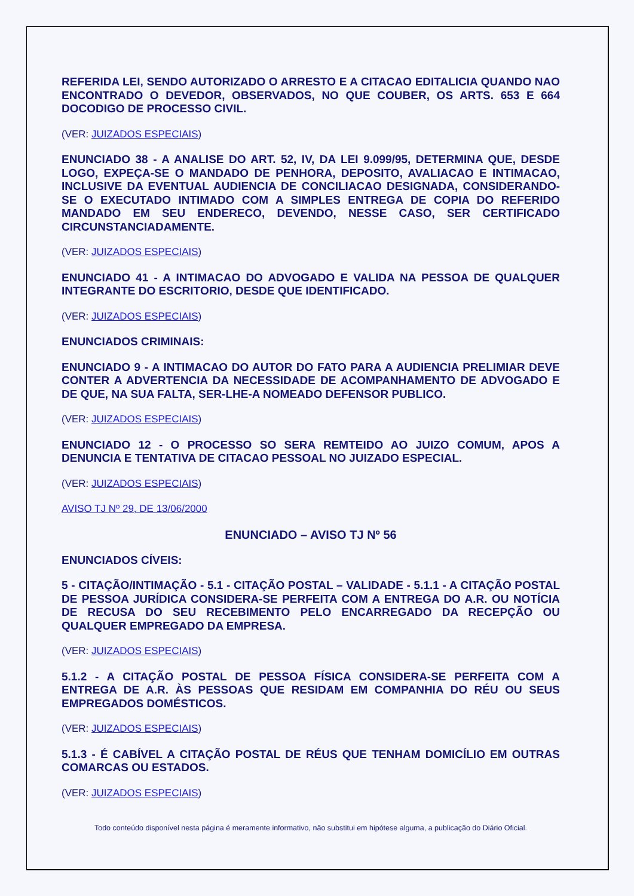REFERIDA LEI, SENDO AUTORIZADO O ARRESTO E A CITACAO EDITALICIA QUANDO NAO ENCONTRADO O DEVEDOR, OBSERVADOS, NO QUE COUBER, OS ARTS. 653 E 664 DOCODIGO DE PROCESSO CIVIL.
(VER: JUIZADOS ESPECIAIS)
ENUNCIADO 38 - A ANALISE DO ART. 52, IV, DA LEI 9.099/95, DETERMINA QUE, DESDE LOGO, EXPEÇA-SE O MANDADO DE PENHORA, DEPOSITO, AVALIACAO E INTIMACAO, INCLUSIVE DA EVENTUAL AUDIENCIA DE CONCILIACAO DESIGNADA, CONSIDERANDO-SE O EXECUTADO INTIMADO COM A SIMPLES ENTREGA DE COPIA DO REFERIDO MANDADO EM SEU ENDERECO, DEVENDO, NESSE CASO, SER CERTIFICADO CIRCUNSTANCIADAMENTE.
(VER: JUIZADOS ESPECIAIS)
ENUNCIADO 41 - A INTIMACAO DO ADVOGADO E VALIDA NA PESSOA DE QUALQUER INTEGRANTE DO ESCRITORIO, DESDE QUE IDENTIFICADO.
(VER: JUIZADOS ESPECIAIS)
ENUNCIADOS CRIMINAIS:
ENUNCIADO 9 - A INTIMACAO DO AUTOR DO FATO PARA A AUDIENCIA PRELIMIAR DEVE CONTER A ADVERTENCIA DA NECESSIDADE DE ACOMPANHAMENTO DE ADVOGADO E DE QUE, NA SUA FALTA, SER-LHE-A NOMEADO DEFENSOR PUBLICO.
(VER: JUIZADOS ESPECIAIS)
ENUNCIADO 12 - O PROCESSO SO SERA REMTEIDO AO JUIZO COMUM, APOS A DENUNCIA E TENTATIVA DE CITACAO PESSOAL NO JUIZADO ESPECIAL.
(VER: JUIZADOS ESPECIAIS)
AVISO TJ Nº 29, DE 13/06/2000
ENUNCIADO – AVISO TJ Nº 56
ENUNCIADOS CÍVEIS:
5 - CITAÇÃO/INTIMAÇÃO - 5.1 - CITAÇÃO POSTAL – VALIDADE - 5.1.1 - A CITAÇÃO POSTAL DE PESSOA JURÍDICA CONSIDERA-SE PERFEITA COM A ENTREGA DO A.R. OU NOTÍCIA DE RECUSA DO SEU RECEBIMENTO PELO ENCARREGADO DA RECEPÇÃO OU QUALQUER EMPREGADO DA EMPRESA.
(VER: JUIZADOS ESPECIAIS)
5.1.2 - A CITAÇÃO POSTAL DE PESSOA FÍSICA CONSIDERA-SE PERFEITA COM A ENTREGA DE A.R. ÀS PESSOAS QUE RESIDAM EM COMPANHIA DO RÉU OU SEUS EMPREGADOS DOMÉSTICOS.
(VER: JUIZADOS ESPECIAIS)
5.1.3 - É CABÍVEL A CITAÇÃO POSTAL DE RÉUS QUE TENHAM DOMICÍLIO EM OUTRAS COMARCAS OU ESTADOS.
(VER: JUIZADOS ESPECIAIS)
Todo conteúdo disponível nesta página é meramente informativo, não substitui em hipótese alguma, a publicação do Diário Oficial.